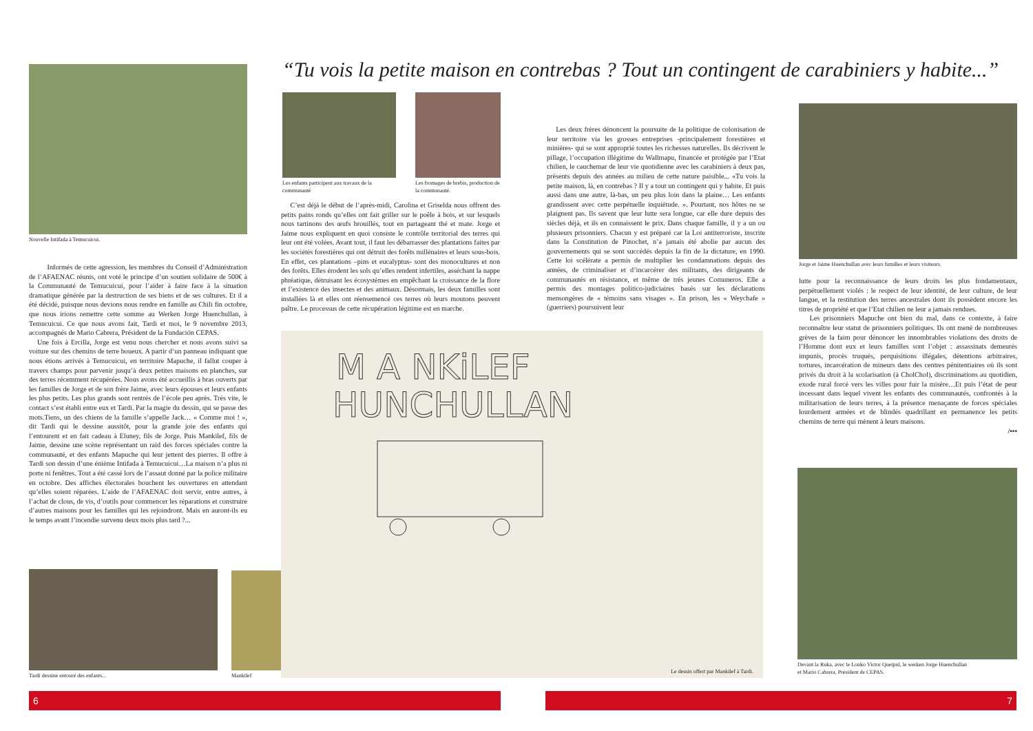Nouvelle Intifada à Temucuicui.
Informés de cette agression, les membres du Conseil d’Administration de l’AFAENAC réunis, ont voté le principe d’un soutien solidaire de 500€ à la Communauté de Temucuicui, pour l’aider à faire face à la situation dramatique générée par la destruction de ses biens et de ses cultures. Et il a été décidé, puisque nous devions nous rendre en famille au Chili fin octobre, que nous irions remettre cette somme au Werken Jorge Huenchullan, à Temucuicui. Ce que nous avons fait, Tardi et moi, le 9 novembre 2013, accompagnés de Mario Cabrera, Président de la Fundación CEPAS.
Une fois à Ercilla, Jorge est venu nous chercher et nous avons suivi sa voiture sur des chemins de terre boueux. A partir d’un panneau indiquant que nous étions arrivés à Temucuicui, en territoire Mapuche, il fallut couper à travers champs pour parvenir jusqu’à deux petites maisons en planches, sur des terres récemment récupérées. Nous avons été accueillis à bras ouverts par les familles de Jorge et de son frère Jaime, avec leurs épouses et leurs enfants les plus petits. Les plus grands sont rentrés de l’école peu après. Très vite, le contact s’est établi entre eux et Tardi. Par la magie du dessin, qui se passe des mots.Tiens, un des chiens de la famille s’appelle Jack… « Comme moi ! », dit Tardi qui le dessine aussitôt, pour la grande joie des enfants qui l’entourent et en fait cadeau à Eluney, fils de Jorge. Puis Mankilef, fils de Jaime, dessine une scène représentant un raid des forces spéciales contre la communauté, et des enfants Mapuche qui leur jettent des pierres. Il offre à Tardi son dessin d’une énième Intifada à Temucuicui…La maison n’a plus ni porte ni fenêtres. Tout a été cassé lors de l’assaut donné par la police militaire en octobre. Des affiches électorales bouchent les ouvertures en attendant qu’elles soient réparées. L’aide de l’AFAENAC doit servir, entre autres, à l’achat de clous, de vis, d’outils pour commencer les réparations et construire d’autres maisons pour les familles qui les rejoindront. Mais en auront-ils eu le temps avant l’incendie survenu deux mois plus tard ?...
Tardi dessine entouré des enfants...
Mankilef
“Tu vois la petite maison en contrebas ? Tout un contingent de carabiniers y habite...”
Les enfants participent aux travaux de la communauté
Les fromages de brebis, production de la communauté.
C’est déjà le début de l’après-midi, Carolina et Griselda nous offrent des petits pains ronds qu’elles ont fait griller sur le poêle à bois, et sur lesquels nous tartinons des œufs brouillés, tout en partageant thé et mate. Jorge et Jaime nous expliquent en quoi consiste le contrôle territorial des terres qui leur ont été volées. Avant tout, il faut les débarrasser des plantations faites par les sociétés forestières qui ont détruit des forêts millénaires et leurs sous-bois. En effet, ces plantations –pins et eucalyptus- sont des monocultures et non des forêts. Elles érodent les sols qu’elles rendent infertiles, asséchant la nappe phréatique, détruisant les écosystèmes en empêchant la croissance de la flore et l’existence des insectes et des animaux. Désormais, les deux familles sont installées là et elles ont réensemencé ces terres où leurs moutons peuvent paître. Le processus de cette récupération légitime est en marche.
Les deux frères dénoncent la poursuite de la politique de colonisation de leur territoire via les grosses entreprises -principalement forestières et minières- qui se sont approprié toutes les richesses naturelles. Ils décrivent le pillage, l’occupation illégitime du Wallmapu, financée et protégée par l’Etat chilien, le cauchemar de leur vie quotidienne avec les carabiniers à deux pas, présents depuis des années au milieu de cette nature paisible... «Tu vois la petite maison, là, en contrebas ? Il y a tout un contingent qui y habite. Et puis aussi dans une autre, là-bas, un peu plus loin dans la plaine… Les enfants grandissent avec cette perpétuelle inquiétude. ». Pourtant, nos hôtes ne se plaignent pas. Ils savent que leur lutte sera longue, car elle dure depuis des siècles déjà, et ils en connaissent le prix. Dans chaque famille, il y a un ou plusieurs prisonniers. Chacun y est préparé car la Loi antiterroriste, inscrite dans la Constitution de Pinochet, n’a jamais été abolie par aucun des gouvernements qui se sont succédés depuis la fin de la dictature, en 1990. Cette loi scélérate a permis de multiplier les condamnations depuis des années, de criminaliser et d’incarcérer des militants, des dirigeants de communautés en résistance, et même de très jeunes Comuneros. Elle a permis des montages politico-judiciaires basés sur les déclarations mensongères de « témoins sans visages ». En prison, les « Weychafe » (guerriers) poursuivent leur
M A NKiLEF
HUNCHULLAN
Le dessin offert par Mankilef à Tardi.
Jorge et Jaime Huenchullan avec leurs familles et leurs visiteurs.
lutte pour la reconnaissance de leurs droits les plus fondamentaux, perpétuellement violés : le respect de leur identité, de leur culture, de leur langue, et la restitution des terres ancestrales dont ils possèdent encore les titres de propriété et que l’Etat chilien ne leur a jamais rendues.
Les prisonniers Mapuche ont bien du mal, dans ce contexte, à faire reconnaître leur statut de prisonniers politiques. Ils ont mené de nombreuses grèves de la faim pour dénoncer les innombrables violations des droits de l’Homme dont eux et leurs familles sont l’objet : assassinats demeurés impunis, procès truqués, perquisitions illégales, détentions arbitraires, tortures, incarcération de mineurs dans des centres pénitentiaires où ils sont privés du droit à la scolarisation (à CholChol), discriminations au quotidien, exode rural forcé vers les villes pour fuir la misère…Et puis l’état de peur incessant dans lequel vivent les enfants des communautés, confrontés à la militarisation de leurs terres, à la présence menaçante de forces spéciales lourdement armées et de blindés quadrillant en permanence les petits chemins de terre qui mènent à leurs maisons.
/•••
Devant la Ruka, avec le Lonko Victor Queipul, le werken Jorge Huenchullan
et Mario Cabrera, Président de CEPAS.
6 7